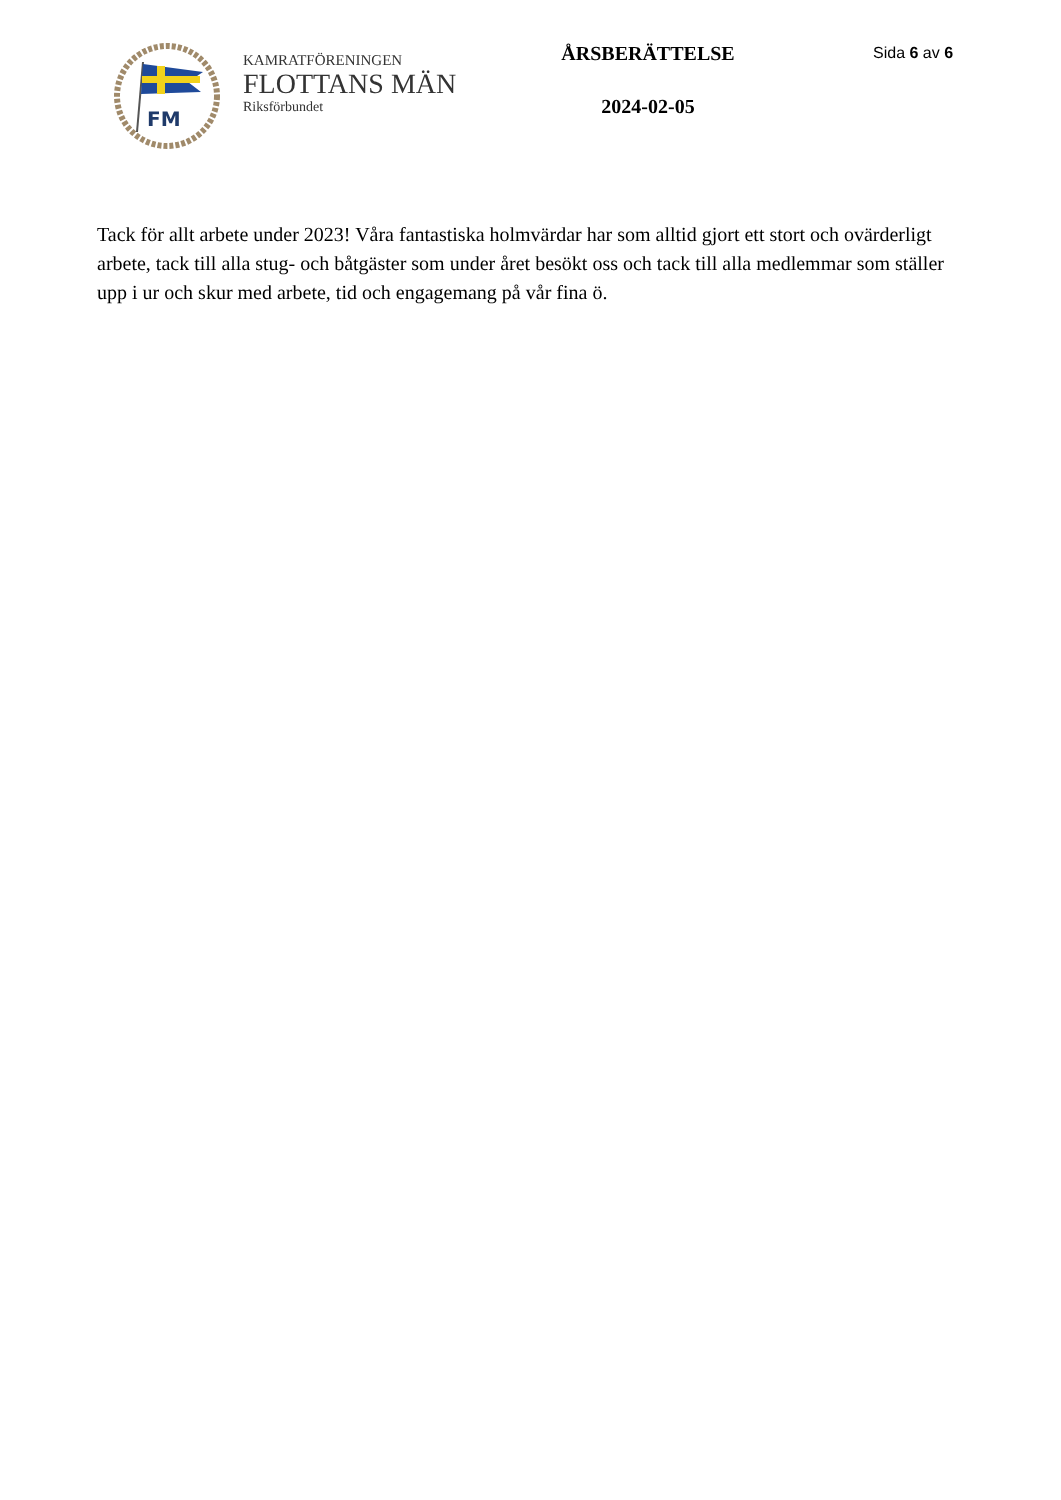FM
KAMRATFÖRENINGEN
FLOTTANS MÄN
Riksförbundet
ÅRSBERÄTTELSE
2024-02-05
Sida 6 av 6
Tack för allt arbete under 2023! Våra fantastiska holmvärdar har som alltid gjort ett stort och ovärderligt arbete, tack till alla stug- och båtgäster som under året besökt oss och tack till alla medlemmar som ställer upp i ur och skur med arbete, tid och engagemang på vår fina ö.